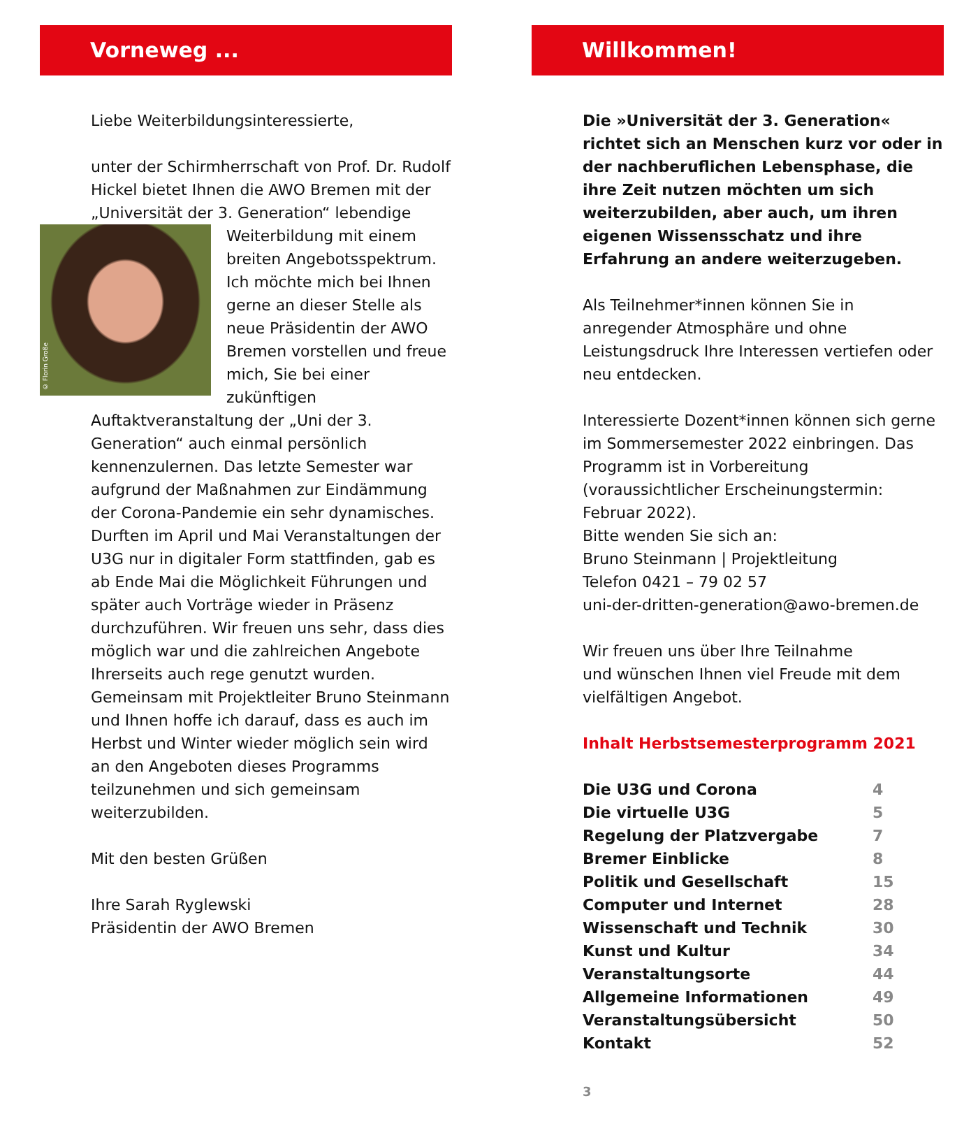Vorneweg ...
Liebe Weiterbildungsinteressierte,
unter der Schirmherrschaft von Prof. Dr. Rudolf Hickel bietet Ihnen die AWO Bremen mit der „Universität der 3. Generation“ lebendige © Florin Große Weiterbildung mit einem breiten Angebotsspektrum. Ich möchte mich bei Ihnen gerne an dieser Stelle als neue Präsidentin der AWO Bremen vorstellen und freue mich, Sie bei einer zukünftigen Auftaktveranstaltung der „Uni der 3. Generation“ auch einmal persönlich kennenzulernen. Das letzte Semester war aufgrund der Maßnahmen zur Eindämmung der Corona-Pandemie ein sehr dynamisches. Durften im April und Mai Veranstaltungen der U3G nur in digitaler Form stattfinden, gab es ab Ende Mai die Möglichkeit Führungen und später auch Vorträge wieder in Präsenz durchzuführen. Wir freuen uns sehr, dass dies möglich war und die zahlreichen Angebote Ihrerseits auch rege genutzt wurden. Gemeinsam mit Projektleiter Bruno Steinmann und Ihnen hoffe ich darauf, dass es auch im Herbst und Winter wieder möglich sein wird an den Angeboten dieses Programms teilzunehmen und sich gemeinsam weiterzubilden.
Mit den besten Grüßen
Ihre Sarah Ryglewski
Präsidentin der AWO Bremen
Willkommen!
Die »Universität der 3. Generation« richtet sich an Menschen kurz vor oder in der nachberuflichen Lebensphase, die ihre Zeit nutzen möchten um sich weiterzubilden, aber auch, um ihren eigenen Wissensschatz und ihre Erfahrung an andere weiterzugeben.
Als Teilnehmer*innen können Sie in anregender Atmosphäre und ohne Leistungsdruck Ihre Interessen vertiefen oder neu entdecken.
Interessierte Dozent*innen können sich gerne im Sommersemester 2022 einbringen. Das Programm ist in Vorbereitung (voraussichtlicher Erscheinungstermin: Februar 2022).
Bitte wenden Sie sich an:
Bruno Steinmann | Projektleitung
Telefon 0421 – 79 02 57
uni-der-dritten-generation@awo-bremen.de
Wir freuen uns über Ihre Teilnahme
und wünschen Ihnen viel Freude mit dem vielfältigen Angebot.
Inhalt Herbstsemesterprogramm 2021
| Die U3G und Corona | 4 |
| Die virtuelle U3G | 5 |
| Regelung der Platzvergabe | 7 |
| Bremer Einblicke | 8 |
| Politik und Gesellschaft | 15 |
| Computer und Internet | 28 |
| Wissenschaft und Technik | 30 |
| Kunst und Kultur | 34 |
| Veranstaltungsorte | 44 |
| Allgemeine Informationen | 49 |
| Veranstaltungsübersicht | 50 |
| Kontakt | 52 |
3